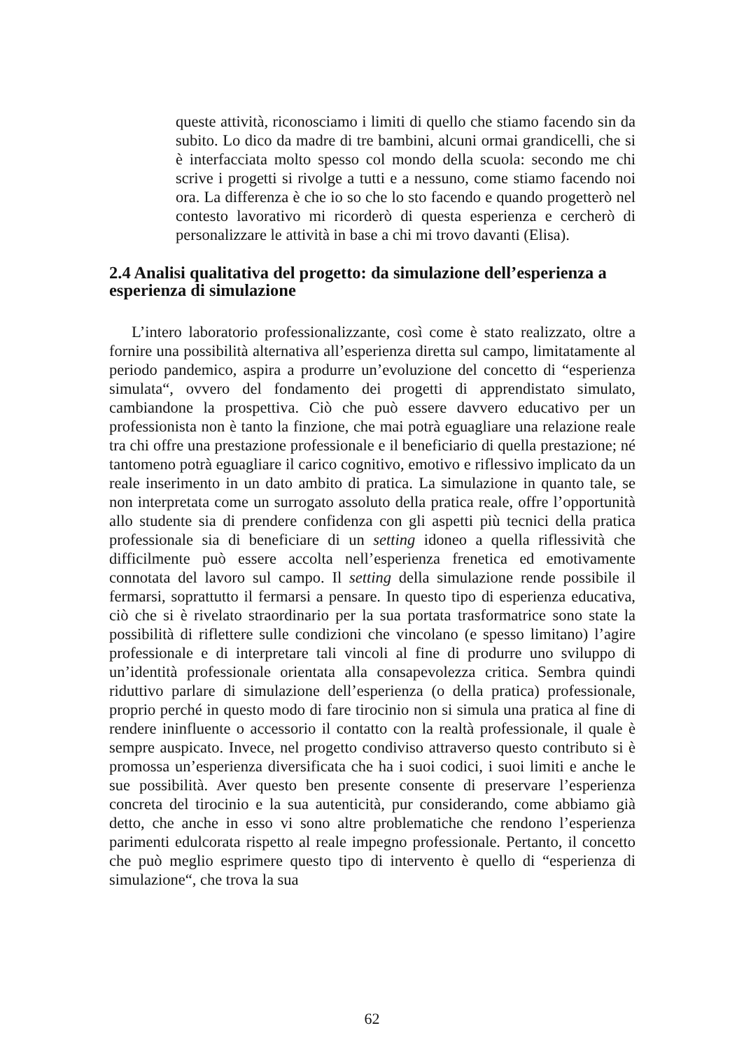queste attività, riconosciamo i limiti di quello che stiamo facendo sin da subito. Lo dico da madre di tre bambini, alcuni ormai grandicelli, che si è interfacciata molto spesso col mondo della scuola: secondo me chi scrive i progetti si rivolge a tutti e a nessuno, come stiamo facendo noi ora. La differenza è che io so che lo sto facendo e quando progetterò nel contesto lavorativo mi ricorderò di questa esperienza e cercherò di personalizzare le attività in base a chi mi trovo davanti (Elisa).
2.4 Analisi qualitativa del progetto: da simulazione dell’esperienza a esperienza di simulazione
L’intero laboratorio professionalizzante, così come è stato realizzato, oltre a fornire una possibilità alternativa all’esperienza diretta sul campo, limitatamente al periodo pandemico, aspira a produrre un’evoluzione del concetto di “esperienza simulata“, ovvero del fondamento dei progetti di apprendistato simulato, cambiandone la prospettiva. Ciò che può essere davvero educativo per un professionista non è tanto la finzione, che mai potrà eguagliare una relazione reale tra chi offre una prestazione professionale e il beneficiario di quella prestazione; né tantomeno potrà eguagliare il carico cognitivo, emotivo e riflessivo implicato da un reale inserimento in un dato ambito di pratica. La simulazione in quanto tale, se non interpretata come un surrogato assoluto della pratica reale, offre l’opportunità allo studente sia di prendere confidenza con gli aspetti più tecnici della pratica professionale sia di beneficiare di un setting idoneo a quella riflessività che difficilmente può essere accolta nell’esperienza frenetica ed emotivamente connotata del lavoro sul campo. Il setting della simulazione rende possibile il fermarsi, soprattutto il fermarsi a pensare. In questo tipo di esperienza educativa, ciò che si è rivelato straordinario per la sua portata trasformatrice sono state la possibilità di riflettere sulle condizioni che vincolano (e spesso limitano) l’agire professionale e di interpretare tali vincoli al fine di produrre uno sviluppo di un’identità professionale orientata alla consapevolezza critica. Sembra quindi riduttivo parlare di simulazione dell’esperienza (o della pratica) professionale, proprio perché in questo modo di fare tirocinio non si simula una pratica al fine di rendere ininfluente o accessorio il contatto con la realtà professionale, il quale è sempre auspicato. Invece, nel progetto condiviso attraverso questo contributo si è promossa un’esperienza diversificata che ha i suoi codici, i suoi limiti e anche le sue possibilità. Aver questo ben presente consente di preservare l’esperienza concreta del tirocinio e la sua autenticità, pur considerando, come abbiamo già detto, che anche in esso vi sono altre problematiche che rendono l’esperienza parimenti edulcorata rispetto al reale impegno professionale. Pertanto, il concetto che può meglio esprimere questo tipo di intervento è quello di “esperienza di simulazione“, che trova la sua
62